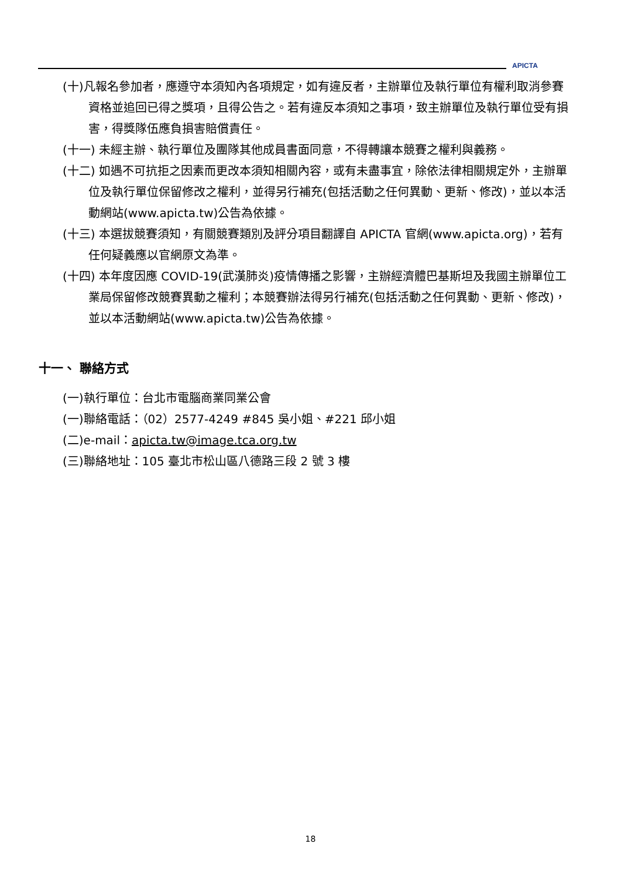APICTA
(十)凡報名參加者，應遵守本須知內各項規定，如有違反者，主辦單位及執行單位有權利取消參賽資格並追回已得之獎項，且得公告之。若有違反本須知之事項，致主辦單位及執行單位受有損害，得獎隊伍應負損害賠償責任。
(十一) 未經主辦、執行單位及團隊其他成員書面同意，不得轉讓本競賽之權利與義務。
(十二) 如遇不可抗拒之因素而更改本須知相關內容，或有未盡事宜，除依法律相關規定外，主辦單位及執行單位保留修改之權利，並得另行補充(包括活動之任何異動、更新、修改)，並以本活動網站(www.apicta.tw)公告為依據。
(十三) 本選拔競賽須知，有關競賽類別及評分項目翻譯自 APICTA 官網(www.apicta.org)，若有任何疑義應以官網原文為準。
(十四) 本年度因應 COVID-19(武漢肺炎)疫情傳播之影響，主辦經濟體巴基斯坦及我國主辦單位工業局保留修改競賽異動之權利；本競賽辦法得另行補充(包括活動之任何異動、更新、修改)，並以本活動網站(www.apicta.tw)公告為依據。
十一、 聯絡方式
(一)執行單位：台北市電腦商業同業公會
(一)聯絡電話：（02）2577-4249 #845 吳小姐、#221 邱小姐
(二)e-mail：apicta.tw@image.tca.org.tw
(三)聯絡地址：105 臺北市松山區八德路三段 2 號 3 樓
18